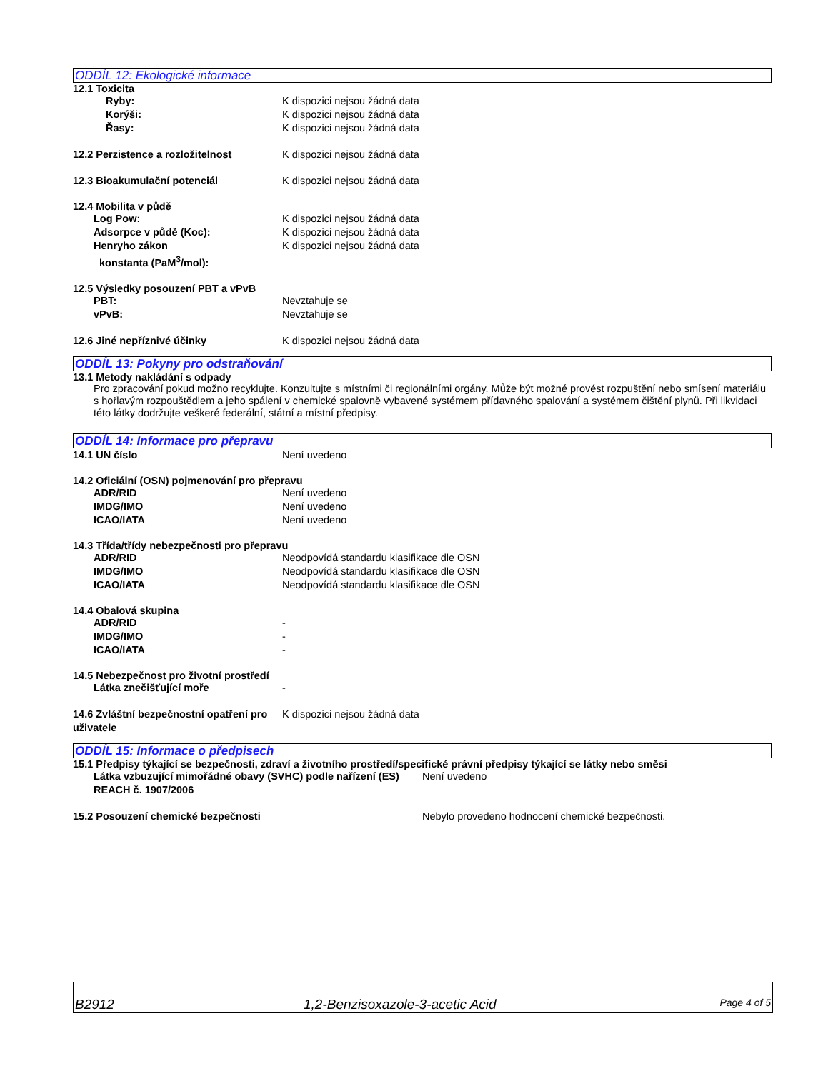ODDÍL 12: Ekologické informace
12.1 Toxicita
Ryby: K dispozici nejsou žádná data
Korýši: K dispozici nejsou žádná data
Řasy: K dispozici nejsou žádná data
12.2 Perzistence a rozložitelnost K dispozici nejsou žádná data
12.3 Bioakumulační potenciál K dispozici nejsou žádná data
12.4 Mobilita v půdě
Log Pow: K dispozici nejsou žádná data
Adsorpce v půdě (Koc): K dispozici nejsou žádná data
Henryho zákon
konstanta (PaM<sup>3</sup>/mol):
K dispozici nejsou žádná data
12.5 Výsledky posouzení PBT a vPvB
PBT: Nevztahuje se
vPvB: Nevztahuje se
12.6 Jiné nepříznivé účinky K dispozici nejsou žádná data
ODDÍL 13: Pokyny pro odstraňování
13.1 Metody nakládání s odpady
Pro zpracování pokud možno recyklujte. Konzultujte s místními či regionálními orgány. Může být možné provést rozpuštění nebo smísení materiálu s hořlavým rozpouštědlem a jeho spálení v chemické spalovně vybavené systémem přídavného spalování a systémem čištění plynů. Při likvidaci této látky dodržujte veškeré federální, státní a místní předpisy.
ODDÍL 14: Informace pro přepravu
14.1 UN číslo Není uvedeno
14.2 Oficiální (OSN) pojmenování pro přepravu
ADR/RID Není uvedeno
IMDG/IMO Není uvedeno
ICAO/IATA Není uvedeno
14.3 Třída/třídy nebezpečnosti pro přepravu
ADR/RID Neodpovídá standardu klasifikace dle OSN
IMDG/IMO Neodpovídá standardu klasifikace dle OSN
ICAO/IATA Neodpovídá standardu klasifikace dle OSN
14.4 Obalová skupina
ADR/RID -
IMDG/IMO -
ICAO/IATA -
14.5 Nebezpečnost pro životní prostředí
Látka znečišťující moře -
14.6 Zvláštní bezpečnostní opatření pro uživatele
K dispozici nejsou žádná data
ODDÍL 15: Informace o předpisech
15.1 Předpisy týkající se bezpečnosti, zdraví a životního prostředí/specifické právní předpisy týkající se látky nebo směsi
Látka vzbuzující mimořádné obavy (SVHC) podle nařízení (ES) REACH č. 1907/2006
Není uvedeno
15.2 Posouzení chemické bezpečnosti Nebylo provedeno hodnocení chemické bezpečnosti.
B2912 1,2-Benzisoxazole-3-acetic Acid Page 4 of 5